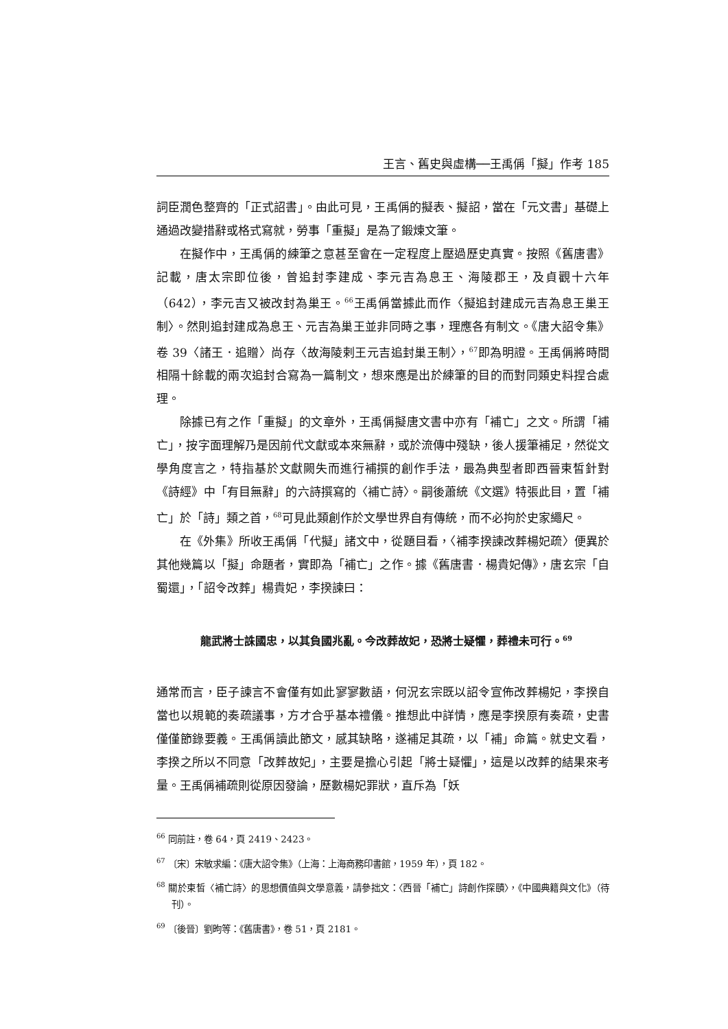王言、舊史與虛構──王禹偁「擬」作考 185
詞臣潤色整齊的「正式詔書」。由此可見，王禹偁的擬表、擬詔，當在「元文書」基礎上通過改變措辭或格式寫就，勞事「重擬」是為了鍛煉文筆。
在擬作中，王禹偁的練筆之意甚至會在一定程度上壓過歷史真實。按照《舊唐書》記載，唐太宗即位後，曾追封李建成、李元吉為息王、海陵郡王，及貞觀十六年（642），李元吉又被改封為巢王。<sup>66</sup>王禹偁當據此而作〈擬追封建成元吉為息王巢王制〉。然則追封建成為息王、元吉為巢王並非同時之事，理應各有制文。《唐大詔令集》卷 39〈諸王．追贈〉尚存〈故海陵剌王元吉追封巢王制〉，<sup>67</sup>即為明證。王禹偁將時間相隔十餘載的兩次追封合寫為一篇制文，想來應是出於練筆的目的而對同類史料捏合處理。
除據已有之作「重擬」的文章外，王禹偁擬唐文書中亦有「補亡」之文。所謂「補亡」，按字面理解乃是因前代文獻或本來無辭，或於流傳中殘缺，後人援筆補足，然從文學角度言之，特指基於文獻闕失而進行補撰的創作手法，最為典型者即西晉束皙針對《詩經》中「有目無辭」的六詩撰寫的〈補亡詩〉。嗣後蕭統《文選》特張此目，置「補亡」於「詩」類之首，<sup>68</sup>可見此類創作於文學世界自有傳統，而不必拘於史家繩尺。
在《外集》所收王禹偁「代擬」諸文中，從題目看，〈補李揆諫改葬楊妃疏〉便異於其他幾篇以「擬」命題者，實即為「補亡」之作。據《舊唐書．楊貴妃傳》，唐玄宗「自蜀還」，「詔令改葬」楊貴妃，李揆諫曰：
龍武將士誅國忠，以其負國兆亂。今改葬故妃，恐將士疑懼，葬禮未可行。<sup>69</sup>
通常而言，臣子諫言不會僅有如此寥寥數語，何況玄宗既以詔令宣佈改葬楊妃，李揆自當也以規範的奏疏議事，方才合乎基本禮儀。推想此中詳情，應是李揆原有奏疏，史書僅僅節錄要義。王禹偁讀此節文，感其缺略，遂補足其疏，以「補」命篇。就史文看，李揆之所以不同意「改葬故妃」，主要是擔心引起「將士疑懼」，這是以改葬的結果來考量。王禹偁補疏則從原因發論，歷數楊妃罪狀，直斥為「妖
<sup>66</sup> 同前註，卷 64，頁 2419、2423。
<sup>67</sup> 〔宋〕宋敏求編：《唐大詔令集》（上海：上海商務印書館，1959 年），頁 182。
<sup>68</sup> 關於束皙〈補亡詩〉的思想價值與文學意義，請參拙文：〈西晉「補亡」詩創作探賾〉，《中國典籍與文化》（待刊）。
<sup>69</sup> 〔後晉〕劉昫等：《舊唐書》，卷 51，頁 2181。